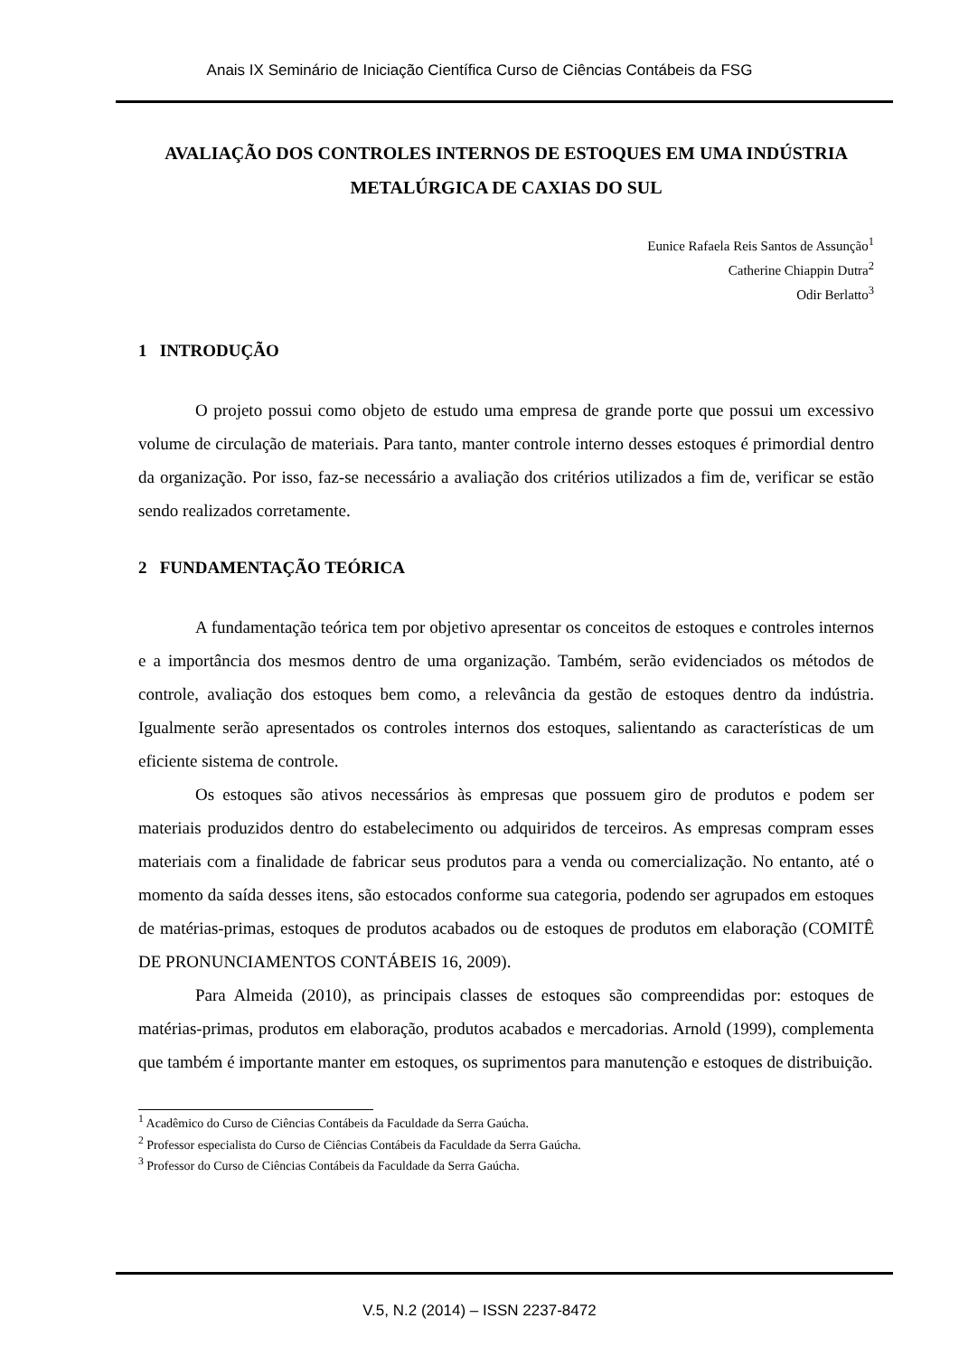Anais IX Seminário de Iniciação Científica Curso de Ciências Contábeis da FSG
AVALIAÇÃO DOS CONTROLES INTERNOS DE ESTOQUES EM UMA INDÚSTRIA METALÚRGICA DE CAXIAS DO SUL
Eunice Rafaela Reis Santos de Assunção<sup>1</sup>
Catherine Chiappin Dutra<sup>2</sup>
Odir Berlatto<sup>3</sup>
1 INTRODUÇÃO
O projeto possui como objeto de estudo uma empresa de grande porte que possui um excessivo volume de circulação de materiais. Para tanto, manter controle interno desses estoques é primordial dentro da organização. Por isso, faz-se necessário a avaliação dos critérios utilizados a fim de, verificar se estão sendo realizados corretamente.
2 FUNDAMENTAÇÃO TEÓRICA
A fundamentação teórica tem por objetivo apresentar os conceitos de estoques e controles internos e a importância dos mesmos dentro de uma organização. Também, serão evidenciados os métodos de controle, avaliação dos estoques bem como, a relevância da gestão de estoques dentro da indústria. Igualmente serão apresentados os controles internos dos estoques, salientando as características de um eficiente sistema de controle.
Os estoques são ativos necessários às empresas que possuem giro de produtos e podem ser materiais produzidos dentro do estabelecimento ou adquiridos de terceiros. As empresas compram esses materiais com a finalidade de fabricar seus produtos para a venda ou comercialização. No entanto, até o momento da saída desses itens, são estocados conforme sua categoria, podendo ser agrupados em estoques de matérias-primas, estoques de produtos acabados ou de estoques de produtos em elaboração (COMITÊ DE PRONUNCIAMENTOS CONTÁBEIS 16, 2009).
Para Almeida (2010), as principais classes de estoques são compreendidas por: estoques de matérias-primas, produtos em elaboração, produtos acabados e mercadorias. Arnold (1999), complementa que também é importante manter em estoques, os suprimentos para manutenção e estoques de distribuição.
<sup>1</sup> Acadêmico do Curso de Ciências Contábeis da Faculdade da Serra Gaúcha.
<sup>2</sup> Professor especialista do Curso de Ciências Contábeis da Faculdade da Serra Gaúcha.
<sup>3</sup> Professor do Curso de Ciências Contábeis da Faculdade da Serra Gaúcha.
V.5, N.2 (2014) – ISSN 2237-8472